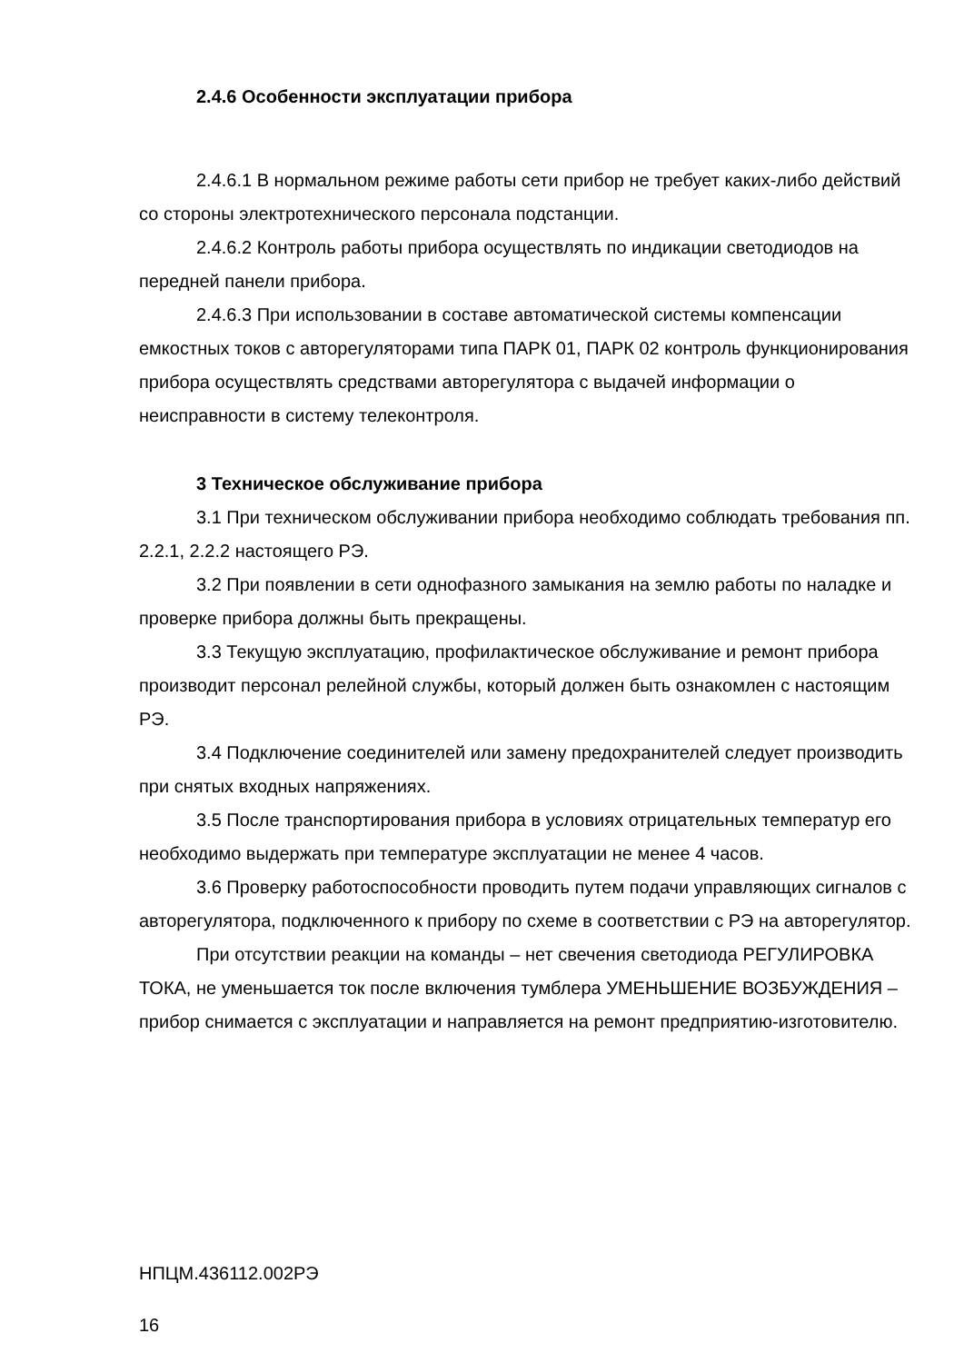2.4.6 Особенности эксплуатации прибора
2.4.6.1 В нормальном режиме работы сети прибор не требует каких-либо действий со стороны электротехнического персонала подстанции.
2.4.6.2 Контроль работы прибора осуществлять по индикации светодиодов на передней панели прибора.
2.4.6.3 При использовании в составе автоматической системы компенсации емкостных токов с авторегуляторами типа ПАРК 01, ПАРК 02 контроль функционирования прибора осуществлять средствами авторегулятора с выдачей информации о неисправности в систему телеконтроля.
3 Техническое обслуживание прибора
3.1 При техническом обслуживании прибора необходимо соблюдать требования пп. 2.2.1, 2.2.2 настоящего РЭ.
3.2 При появлении в сети однофазного замыкания на землю работы по наладке и проверке прибора должны быть прекращены.
3.3 Текущую эксплуатацию, профилактическое обслуживание и ремонт прибора производит персонал релейной службы, который должен быть ознакомлен с настоящим РЭ.
3.4 Подключение соединителей или замену предохранителей следует производить при снятых входных напряжениях.
3.5 После транспортирования прибора в условиях отрицательных температур его необходимо выдержать при температуре эксплуатации не менее 4 часов.
3.6 Проверку работоспособности проводить путем подачи управляющих сигналов с авторегулятора, подключенного к прибору по схеме в соответствии с РЭ на авторегулятор.
При отсутствии реакции на команды – нет свечения светодиода РЕГУЛИРОВКА ТОКА, не уменьшается ток после включения тумблера УМЕНЬШЕНИЕ ВОЗБУЖДЕНИЯ – прибор снимается с эксплуатации и направляется на ремонт предприятию-изготовителю.
НПЦМ.436112.002РЭ
16